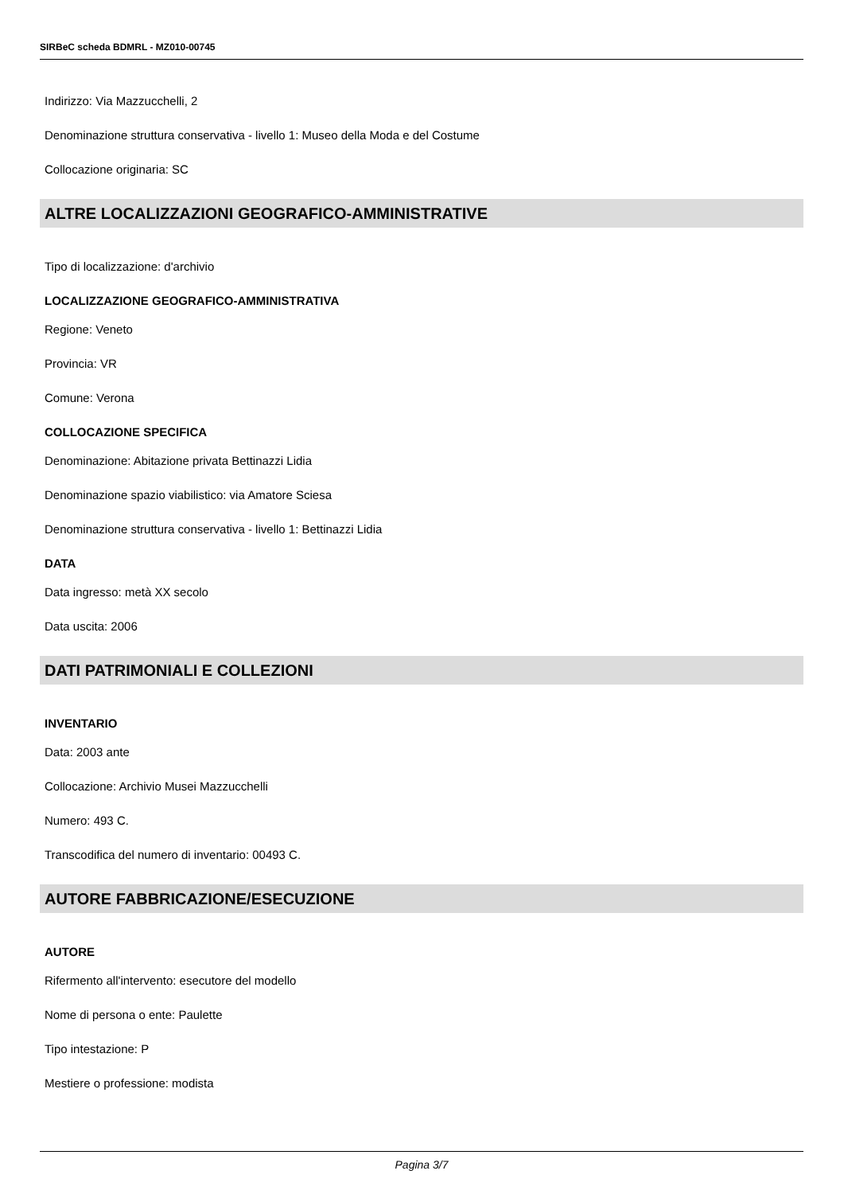SIRBeC scheda BDMRL - MZ010-00745
Indirizzo: Via Mazzucchelli, 2
Denominazione struttura conservativa - livello 1: Museo della Moda e del Costume
Collocazione originaria: SC
ALTRE LOCALIZZAZIONI GEOGRAFICO-AMMINISTRATIVE
Tipo di localizzazione: d'archivio
LOCALIZZAZIONE GEOGRAFICO-AMMINISTRATIVA
Regione: Veneto
Provincia: VR
Comune: Verona
COLLOCAZIONE SPECIFICA
Denominazione: Abitazione privata Bettinazzi Lidia
Denominazione spazio viabilistico: via Amatore Sciesa
Denominazione struttura conservativa - livello 1: Bettinazzi Lidia
DATA
Data ingresso: metà XX secolo
Data uscita: 2006
DATI PATRIMONIALI E COLLEZIONI
INVENTARIO
Data: 2003 ante
Collocazione: Archivio Musei Mazzucchelli
Numero: 493 C.
Transcodifica del numero di inventario: 00493 C.
AUTORE FABBRICAZIONE/ESECUZIONE
AUTORE
Rifermento all'intervento: esecutore del modello
Nome di persona o ente: Paulette
Tipo intestazione: P
Mestiere o professione: modista
Pagina 3/7